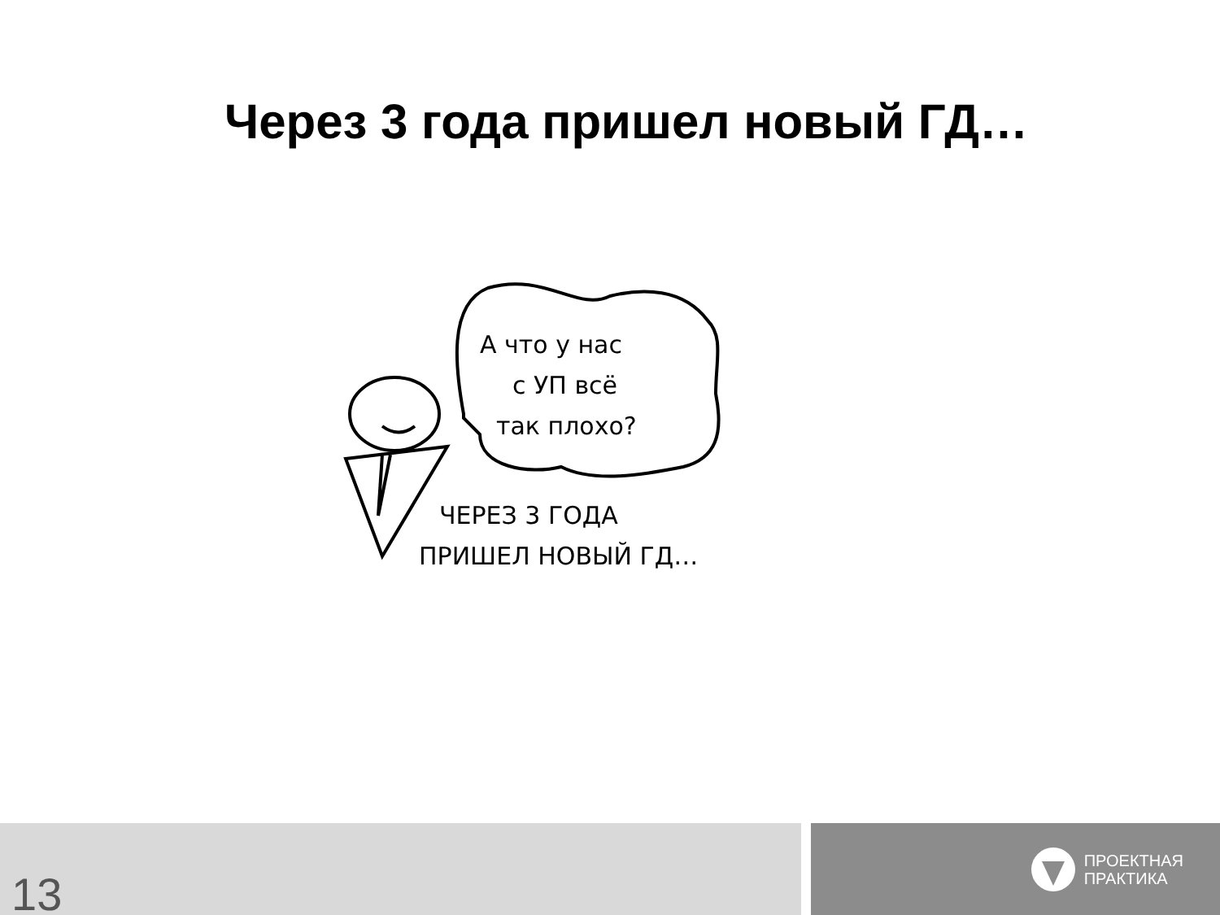Через 3 года пришел новый ГД…
А что у нас
с УП всё
так плохо?
ЧЕРЕЗ 3 ГОДА
ПРИШЕЛ НОВЫЙ ГД…
13
ПРОЕКТНАЯ
ПРАКТИКА